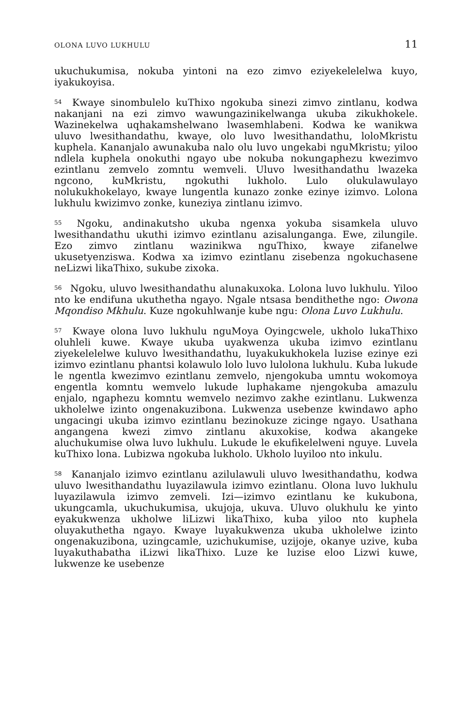OLONA LUVO LUKHULU 11
ukuchukumisa, nokuba yintoni na ezo zimvo eziyekelelelwa kuyo, iyakukoyisa.
<sup>54</sup> Kwaye sinombulelo kuThixo ngokuba sinezi zimvo zintlanu, kodwa nakanjani na ezi zimvo wawungazinikelwanga ukuba zikukhokele. Wazinekelwa uqhakamshelwano lwasemhlabeni. Kodwa ke wanikwa uluvo lwesithandathu, kwaye, olo luvo lwesithandathu, loloMkristu kuphela. Kananjalo awunakuba nalo olu luvo ungekabi nguMkristu; yiloo ndlela kuphela onokuthi ngayo ube nokuba nokungaphezu kwezimvo ezintlanu zemvelo zomntu wemveli. Uluvo lwesithandathu lwazeka ngcono, kuMkristu, ngokuthi lukholo. Lulo olukulawulayo nolukukhokelayo, kwaye lungentla kunazo zonke ezinye izimvo. Lolona lukhulu kwizimvo zonke, kuneziya zintlanu izimvo.
<sup>55</sup> Ngoku, andinakutsho ukuba ngenxa yokuba sisamkela uluvo lwesithandathu ukuthi izimvo ezintlanu azisalunganga. Ewe, zilungile. Ezo zimvo zintlanu wazinikwa nguThixo, kwaye zifanelwe ukusetyenziswa. Kodwa xa izimvo ezintlanu zisebenza ngokuchasene neLizwi likaThixo, sukube zixoka.
<sup>56</sup> Ngoku, uluvo lwesithandathu alunakuxoka. Lolona luvo lukhulu. Yiloo nto ke endifuna ukuthetha ngayo. Ngale ntsasa bendithethe ngo: Owona Mqondiso Mkhulu. Kuze ngokuhlwanje kube ngu: Olona Luvo Lukhulu.
<sup>57</sup> Kwaye olona luvo lukhulu nguMoya Oyingcwele, ukholo lukaThixo oluhleli kuwe. Kwaye ukuba uyakwenza ukuba izimvo ezintlanu ziyekelelelwe kuluvo lwesithandathu, luyakukukhokela luzise ezinye ezi izimvo ezintlanu phantsi kolawulo lolo luvo lulolona lukhulu. Kuba lukude le ngentla kwezimvo ezintlanu zemvelo, njengokuba umntu wokomoya engentla komntu wemvelo lukude luphakame njengokuba amazulu enjalo, ngaphezu komntu wemvelo nezimvo zakhe ezintlanu. Lukwenza ukholelwe izinto ongenakuzibona. Lukwenza usebenze kwindawo apho ungacingi ukuba izimvo ezintlanu bezinokuze zicinge ngayo. Usathana angangena kwezi zimvo zintlanu akuxokise, kodwa akangeke aluchukumise olwa luvo lukhulu. Lukude le ekufikelelweni nguye. Luvela kuThixo lona. Lubizwa ngokuba lukholo. Ukholo luyiloo nto inkulu.
<sup>58</sup> Kananjalo izimvo ezintlanu azilulawuli uluvo lwesithandathu, kodwa uluvo lwesithandathu luyazilawula izimvo ezintlanu. Olona luvo lukhulu luyazilawula izimvo zemveli. Izi—izimvo ezintlanu ke kukubona, ukungcamla, ukuchukumisa, ukujoja, ukuva. Uluvo olukhulu ke yinto eyakukwenza ukholwe liLizwi likaThixo, kuba yiloo nto kuphela oluyakuthetha ngayo. Kwaye luyakukwenza ukuba ukholelwe izinto ongenakuzibona, uzingcamle, uzichukumise, uzijoje, okanye uzive, kuba luyakuthabatha iLizwi likaThixo. Luze ke luzise eloo Lizwi kuwe, lukwenze ke usebenze